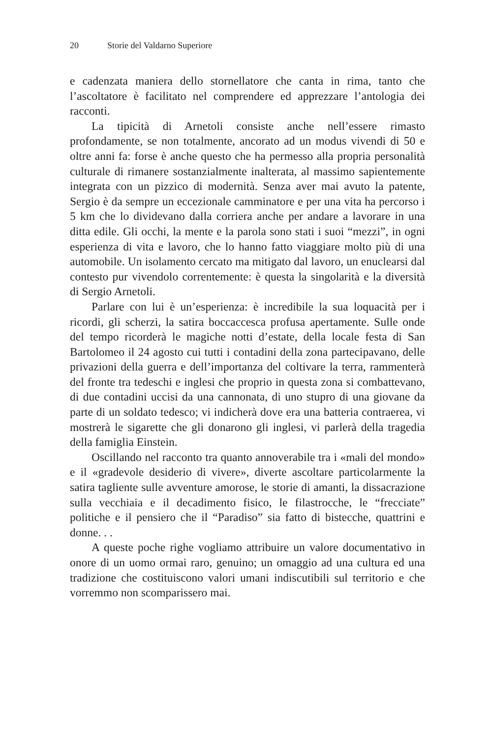20 Storie del Valdarno Superiore
e cadenzata maniera dello stornellatore che canta in rima, tanto che l’ascoltatore è facilitato nel comprendere ed apprezzare l’antologia dei racconti.
La tipicità di Arnetoli consiste anche nell’essere rimasto profondamente, se non totalmente, ancorato ad un modus vivendi di 50 e oltre anni fa: forse è anche questo che ha permesso alla propria personalità culturale di rimanere sostanzialmente inalterata, al massimo sapientemente integrata con un pizzico di modernità. Senza aver mai avuto la patente, Sergio è da sempre un eccezionale camminatore e per una vita ha percorso i 5 km che lo dividevano dalla corriera anche per andare a lavorare in una ditta edile. Gli occhi, la mente e la parola sono stati i suoi “mezzi”, in ogni esperienza di vita e lavoro, che lo hanno fatto viaggiare molto più di una automobile. Un isolamento cercato ma mitigato dal lavoro, un enuclearsi dal contesto pur vivendolo correntemente: è questa la singolarità e la diversità di Sergio Arnetoli.
Parlare con lui è un’esperienza: è incredibile la sua loquacità per i ricordi, gli scherzi, la satira boccaccesca profusa apertamente. Sulle onde del tempo ricorderà le magiche notti d’estate, della locale festa di San Bartolomeo il 24 agosto cui tutti i contadini della zona partecipavano, delle privazioni della guerra e dell’importanza del coltivare la terra, rammenterà del fronte tra tedeschi e inglesi che proprio in questa zona si combattevano, di due contadini uccisi da una cannonata, di uno stupro di una giovane da parte di un soldato tedesco; vi indicherà dove era una batteria contraerea, vi mostrerà le sigarette che gli donarono gli inglesi, vi parlerà della tragedia della famiglia Einstein.
Oscillando nel racconto tra quanto annoverabile tra i «mali del mondo» e il «gradevole desiderio di vivere», diverte ascoltare particolarmente la satira tagliente sulle avventure amorose, le storie di amanti, la dissacrazione sulla vecchiaia e il decadimento fisico, le filastrocche, le “frecciate” politiche e il pensiero che il “Paradiso” sia fatto di bistecche, quattrini e donne. . .
A queste poche righe vogliamo attribuire un valore documentativo in onore di un uomo ormai raro, genuino; un omaggio ad una cultura ed una tradizione che costituiscono valori umani indiscutibili sul territorio e che vorremmo non scomparissero mai.